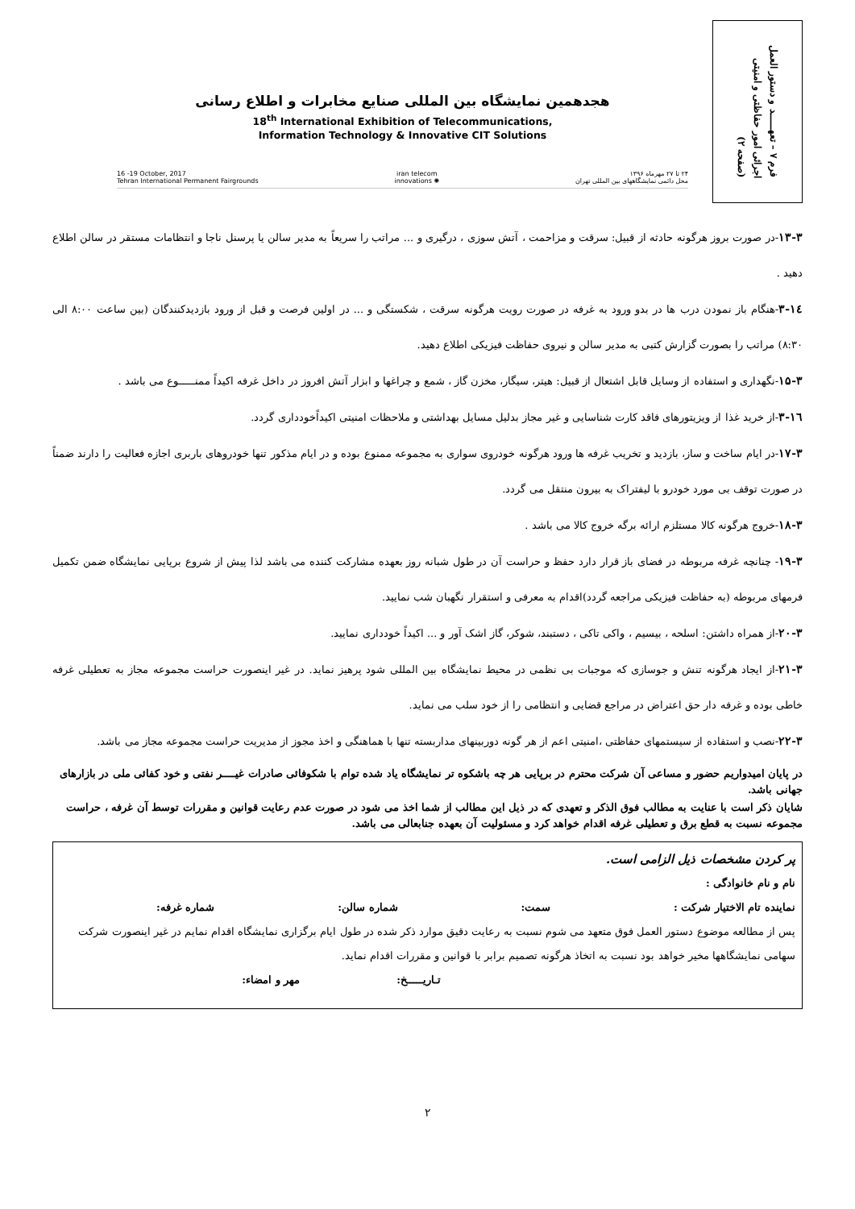هجدهمین نمایشگاه بین المللی صنایع مخابرات و اطلاع رسانی
18<sup>th</sup> International Exhibition of Telecommunications,
Information Technology & Innovative CIT Solutions
16 -19 October, 2017
Tehran International Permanent Fairgrounds
iran telecom
innovations ✺
۲۴ تا ۲۷ مهرماه ۱۳۹۶
محل دائمی نمایشگاههای بین المللی تهران
فرم ۷ – تعهـــــد و دستور العمل
اجرائی امور حفاظتی و امنیتی
(صفحه ۲)
۱۳-۳-در صورت بروز هرگونه حادثه از قبیل: سرقت و مزاحمت ، آتش سوزی ، درگیری و ... مراتب را سریعاً به مدیر سالن یا پرسنل ناجا و انتظامات مستقر در سالن اطلاع دهید .
۱٤-۳-هنگام باز نمودن درب ها در بدو ورود به غرفه در صورت رویت هرگونه سرقت ، شکستگی و ... در اولین فرصت و قبل از ورود بازدیدکنندگان (بین ساعت ۸:۰۰ الی ۸:۳۰) مراتب را بصورت گزارش کتبی به مدیر سالن و نیروی حفاظت فیزیکی اطلاع دهید.
۱۵-۳-نگهداری و استفاده از وسایل قابل اشتعال از قبیل: هیتر، سیگار، مخزن گاز ، شمع و چراغها و ابزار آتش افروز در داخل غرفه اکیداً ممنـــــوع می باشد .
۱٦-۳-از خرید غذا از ویزیتورهای فاقد کارت شناسایی و غیر مجاز بدلیل مسایل بهداشتی و ملاحظات امنیتی اکیداًخودداری گردد.
۱۷-۳-در ایام ساخت و ساز، بازدید و تخریب غرفه ها ورود هرگونه خودروی سواری به مجموعه ممنوع بوده و در ایام مذکور تنها خودروهای باربری اجازه فعالیت را دارند ضمناً در صورت توقف بی مورد خودرو با لیفتراک به بیرون منتقل می گردد.
۱۸-۳-خروج هرگونه کالا مستلزم ارائه برگه خروج کالا می باشد .
۱۹-۳- چنانچه غرفه مربوطه در فضای باز قرار دارد حفظ و حراست آن در طول شبانه روز بعهده مشارکت کننده می باشد لذا پیش از شروع برپایی نمایشگاه ضمن تکمیل فرمهای مربوطه (به حفاظت فیزیکی مراجعه گردد)اقدام به معرفی و استقرار نگهبان شب نمایید.
۲۰-۳-از همراه داشتن: اسلحه ، بیسیم ، واکی تاکی ، دستبند، شوکر، گاز اشک آور و ... اکیداً خودداری نمایید.
۲۱-۳-از ایجاد هرگونه تنش و جوسازی که موجبات بی نظمی در محیط نمایشگاه بین المللی شود پرهیز نماید. در غیر اینصورت حراست مجموعه مجاز به تعطیلی غرفه خاطی بوده و غرفه دار حق اعتراض در مراجع قضایی و انتظامی را از خود سلب می نماید.
۲۲-۳-نصب و استفاده از سیستمهای حفاظتی ،امنیتی اعم از هر گونه دوربینهای مداربسته تنها با هماهنگی و اخذ مجوز از مدیریت حراست مجموعه مجاز می باشد.
در پایان امیدواریم حضور و مساعی آن شرکت محترم در برپایی هر چه باشکوه تر نمایشگاه یاد شده توام با شکوفائی صادرات غیــــر نفتی و خود کفائی ملی در بازارهای جهانی باشد.
شایان ذکر است با عنایت به مطالب فوق الذکر و تعهدی که در ذیل این مطالب از شما اخذ می شود در صورت عدم رعایت قوانین و مقررات توسط آن غرفه ، حراست مجموعه نسبت به قطع برق و تعطیلی غرفه اقدام خواهد کرد و مسئولیت آن بعهده جنابعالی می باشد.
پر کردن مشخصات ذیل الزامی است.
نام و نام خانوادگی :
نماینده تام الاختیار شرکت : سمت: شماره سالن: شماره غرفه:
پس از مطالعه موضوع دستور العمل فوق متعهد می شوم نسبت به رعایت دقیق موارد ذکر شده در طول ایام برگزاری نمایشگاه اقدام نمایم در غیر اینصورت شرکت سهامی نمایشگاهها مخیر خواهد بود نسبت به اتخاذ هرگونه تصمیم برابر با قوانین و مقررات اقدام نماید.
تـاریـــــخ: مهر و امضاء:
۲